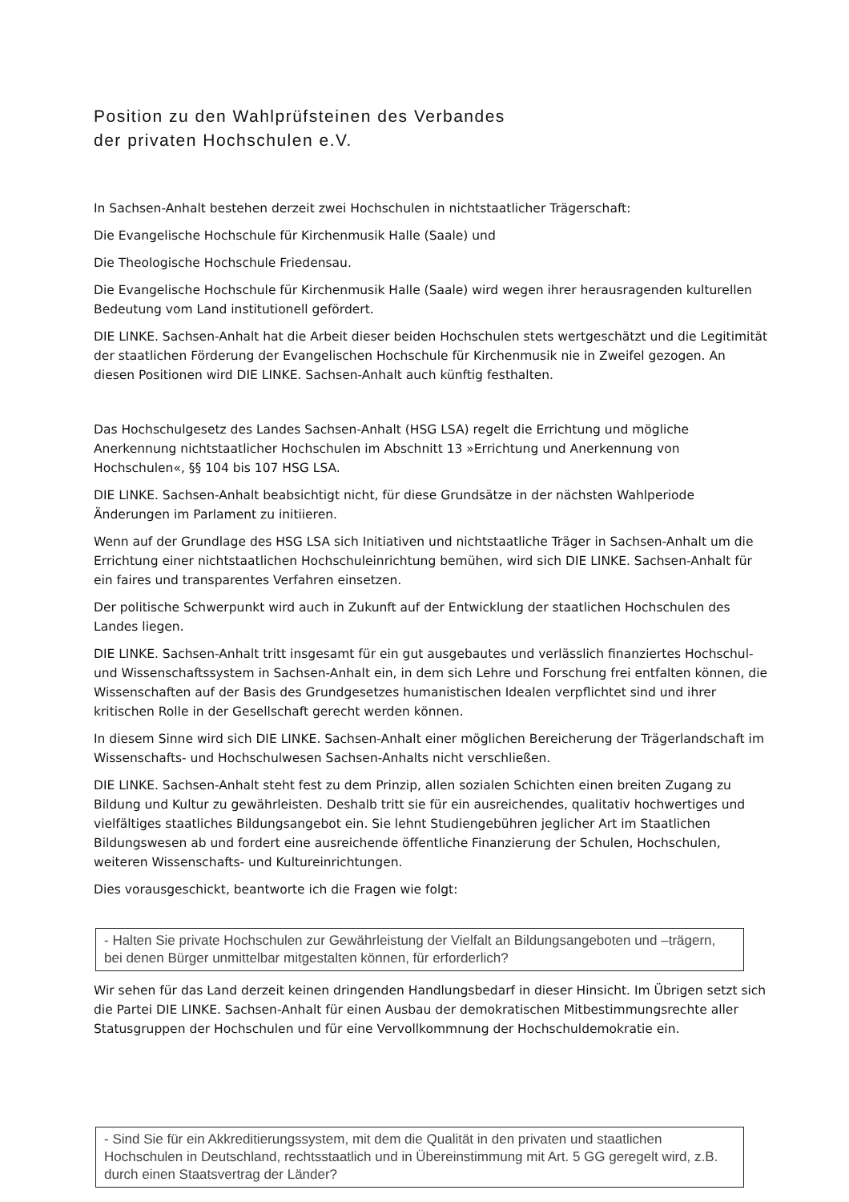Position zu den Wahlprüfsteinen des Verbandes
der privaten Hochschulen e.V.
In Sachsen-Anhalt bestehen derzeit zwei Hochschulen in nichtstaatlicher Trägerschaft:
Die Evangelische Hochschule für Kirchenmusik Halle (Saale) und
Die Theologische Hochschule Friedensau.
Die Evangelische Hochschule für Kirchenmusik Halle (Saale) wird wegen ihrer herausragenden kulturellen Bedeutung vom Land institutionell gefördert.
DIE LINKE. Sachsen-Anhalt hat die Arbeit dieser beiden Hochschulen stets wertgeschätzt und die Legitimität der staatlichen Förderung der Evangelischen Hochschule für Kirchenmusik nie in Zweifel gezogen. An diesen Positionen wird DIE LINKE. Sachsen-Anhalt auch künftig festhalten.
Das Hochschulgesetz des Landes Sachsen-Anhalt (HSG LSA) regelt die Errichtung und mögliche Anerkennung nichtstaatlicher Hochschulen im Abschnitt 13 »Errichtung und Anerkennung von Hochschulen«, §§ 104 bis 107 HSG LSA.
DIE LINKE. Sachsen-Anhalt beabsichtigt nicht, für diese Grundsätze in der nächsten Wahlperiode Änderungen im Parlament zu initiieren.
Wenn auf der Grundlage des HSG LSA sich Initiativen und nichtstaatliche Träger in Sachsen-Anhalt um die Errichtung einer nichtstaatlichen Hochschuleinrichtung bemühen, wird sich DIE LINKE. Sachsen-Anhalt für ein faires und transparentes Verfahren einsetzen.
Der politische Schwerpunkt wird auch in Zukunft auf der Entwicklung der staatlichen Hochschulen des Landes liegen.
DIE LINKE. Sachsen-Anhalt tritt insgesamt für ein gut ausgebautes und verlässlich finanziertes Hochschul- und Wissenschaftssystem in Sachsen-Anhalt ein, in dem sich Lehre und Forschung frei entfalten können, die Wissenschaften auf der Basis des Grundgesetzes humanistischen Idealen verpflichtet sind und ihrer kritischen Rolle in der Gesellschaft gerecht werden können.
In diesem Sinne wird sich DIE LINKE. Sachsen-Anhalt einer möglichen Bereicherung der Trägerlandschaft im Wissenschafts- und Hochschulwesen Sachsen-Anhalts nicht verschließen.
DIE LINKE. Sachsen-Anhalt steht fest zu dem Prinzip, allen sozialen Schichten einen breiten Zugang zu Bildung und Kultur zu gewährleisten. Deshalb tritt sie für ein ausreichendes, qualitativ hochwertiges und vielfältiges staatliches Bildungsangebot ein. Sie lehnt Studiengebühren jeglicher Art im Staatlichen Bildungswesen ab und fordert eine ausreichende öffentliche Finanzierung der Schulen, Hochschulen, weiteren Wissenschafts- und Kultureinrichtungen.
Dies vorausgeschickt, beantworte ich die Fragen wie folgt:
- Halten Sie private Hochschulen zur Gewährleistung der Vielfalt an Bildungsangeboten und –trägern, bei denen Bürger unmittelbar mitgestalten können, für erforderlich?
Wir sehen für das Land derzeit keinen dringenden Handlungsbedarf in dieser Hinsicht. Im Übrigen setzt sich die Partei DIE LINKE. Sachsen-Anhalt für einen Ausbau der demokratischen Mitbestimmungsrechte aller Statusgruppen der Hochschulen und für eine Vervollkommnung der Hochschuldemokratie ein.
- Sind Sie für ein Akkreditierungssystem, mit dem die Qualität in den privaten und staatlichen Hochschulen in Deutschland, rechtsstaatlich und in Übereinstimmung mit Art. 5 GG geregelt wird, z.B. durch einen Staatsvertrag der Länder?